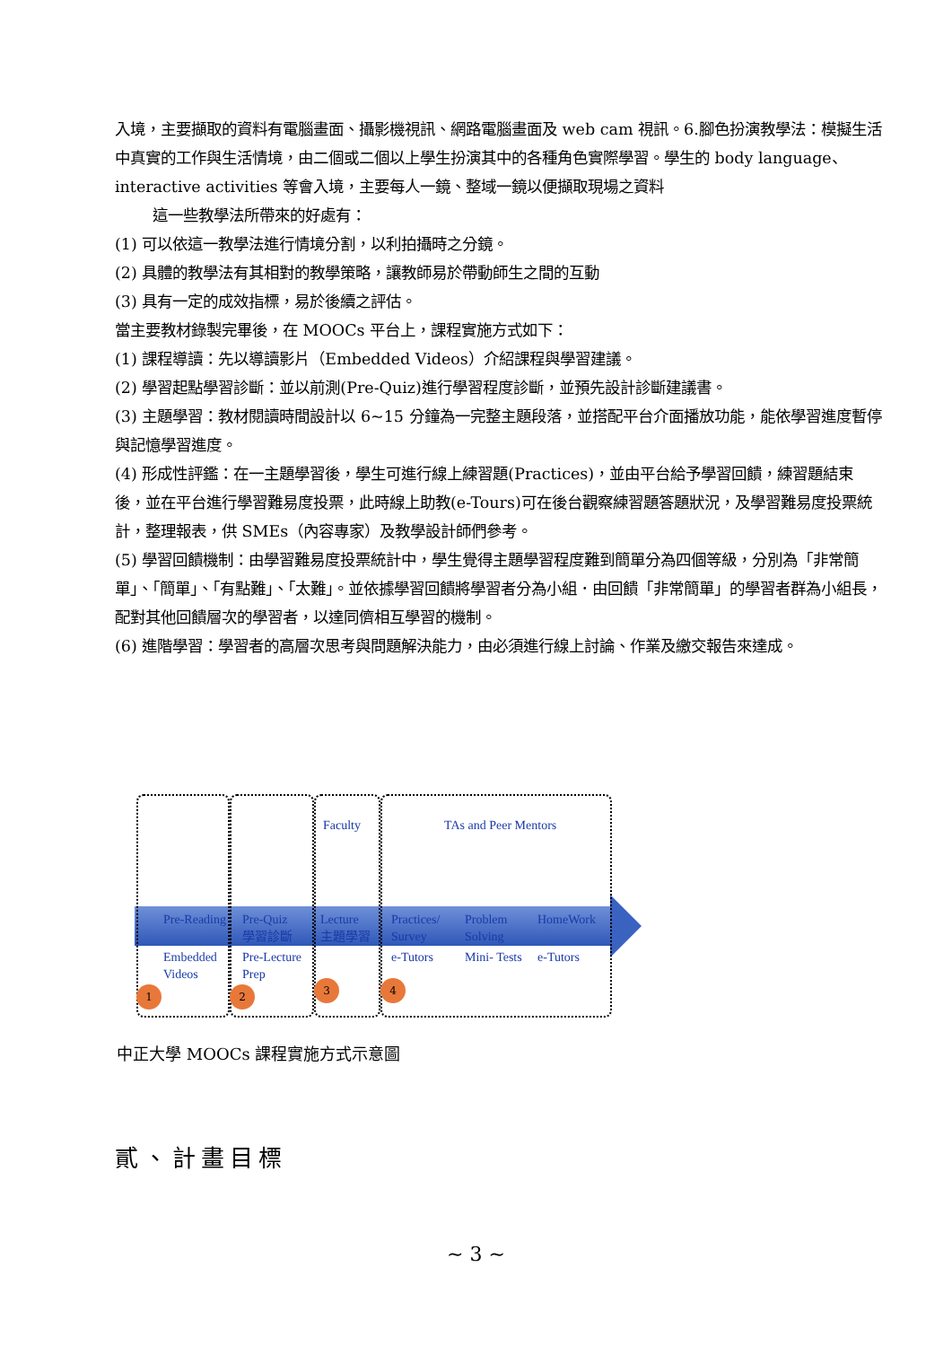入境，主要擷取的資料有電腦畫面、攝影機視訊、網路電腦畫面及 web cam 視訊。6.腳色扮演教學法：模擬生活中真實的工作與生活情境，由二個或二個以上學生扮演其中的各種角色實際學習。學生的 body language、interactive activities 等會入境，主要每人一鏡、整域一鏡以便擷取現場之資料
這一些教學法所帶來的好處有：
(1) 可以依這一教學法進行情境分割，以利拍攝時之分鏡。
(2) 具體的教學法有其相對的教學策略，讓教師易於帶動師生之間的互動
(3) 具有一定的成效指標，易於後續之評估。
當主要教材錄製完畢後，在 MOOCs 平台上，課程實施方式如下：
(1) 課程導讀：先以導讀影片（Embedded Videos）介紹課程與學習建議。
(2) 學習起點學習診斷：並以前測(Pre-Quiz)進行學習程度診斷，並預先設計診斷建議書。
(3) 主題學習：教材閱讀時間設計以 6~15 分鐘為一完整主題段落，並搭配平台介面播放功能，能依學習進度暫停與記憶學習進度。
(4) 形成性評鑑：在一主題學習後，學生可進行線上練習題(Practices)，並由平台給予學習回饋，練習題結束後，並在平台進行學習難易度投票，此時線上助教(e-Tours)可在後台觀察練習題答題狀況，及學習難易度投票統計，整理報表，供 SMEs（內容專家）及教學設計師們參考。
(5) 學習回饋機制：由學習難易度投票統計中，學生覺得主題學習程度難到簡單分為四個等級，分別為「非常簡單」、「簡單」、「有點難」、「太難」。並依據學習回饋將學習者分為小組．由回饋「非常簡單」的學習者群為小組長，配對其他回饋層次的學習者，以達同儕相互學習的機制。
(6) 進階學習：學習者的高層次思考與問題解決能力，由必須進行線上討論、作業及繳交報告來達成。
Faculty TAs and Peer Mentors
Pre-Reading
Pre-Quiz
學習診斷
Lecture
主題學習
Practices/
Survey
Problem
Solving
HomeWork
Embedded
Videos
Pre-Lecture
Prep
e-Tutors Mini- Tests e-Tutors
1 2 3 4
中正大學 MOOCs 課程實施方式示意圖
貳、計畫目標
~ 3 ~